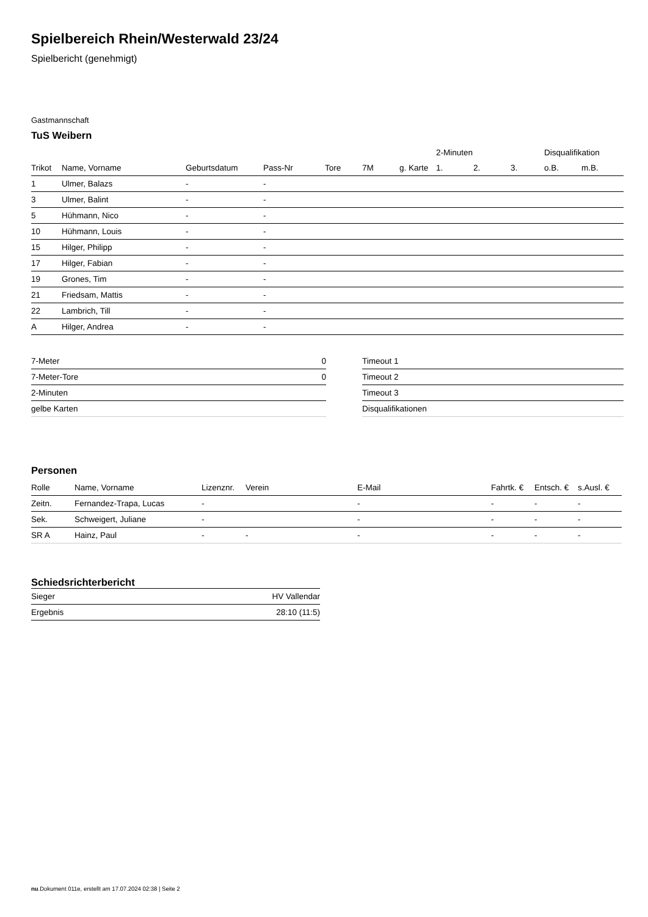Spielbereich Rhein/Westerwald 23/24
Spielbericht (genehmigt)
Gastmannschaft
TuS Weibern
| | | | | | | | 2-Minuten | | | Disqualifikation | |
| Trikot | Name, Vorname | Geburtsdatum | Pass-Nr | Tore | 7M | g. Karte | 1. | 2. | 3. | o.B. | m.B. |
| 1 | Ulmer, Balazs | - | - | | | | | | | | |
| 3 | Ulmer, Balint | - | - | | | | | | | | |
| 5 | Hühmann, Nico | - | - | | | | | | | | |
| 10 | Hühmann, Louis | - | - | | | | | | | | |
| 15 | Hilger, Philipp | - | - | | | | | | | | |
| 17 | Hilger, Fabian | - | - | | | | | | | | |
| 19 | Grones, Tim | - | - | | | | | | | | |
| 21 | Friedsam, Mattis | - | - | | | | | | | | |
| 22 | Lambrich, Till | - | - | | | | | | | | |
| A | Hilger, Andrea | - | - | | | | | | | | |
| 7-Meter | 0 |
| 7-Meter-Tore | 0 |
| 2-Minuten | |
| gelbe Karten | |
| Timeout 1 |
| Timeout 2 |
| Timeout 3 |
| Disqualifikationen |
Personen
| Rolle | Name, Vorname | Lizenznr. | Verein | E-Mail | Fahrtk. € | Entsch. € | s.Ausl. € |
| --- | --- | --- | --- | --- | --- | --- | --- |
| Zeitn. | Fernandez-Trapa, Lucas | - | | - | - | - | - |
| Sek. | Schweigert, Juliane | - | | - | - | - | - |
| SR A | Hainz, Paul | - | - | - | - | - | - |
Schiedsrichterbericht
| Sieger | HV Vallendar |
| Ergebnis | 28:10 (11:5) |
nu.Dokument 011e, erstellt am 17.07.2024 02:38 | Seite 2